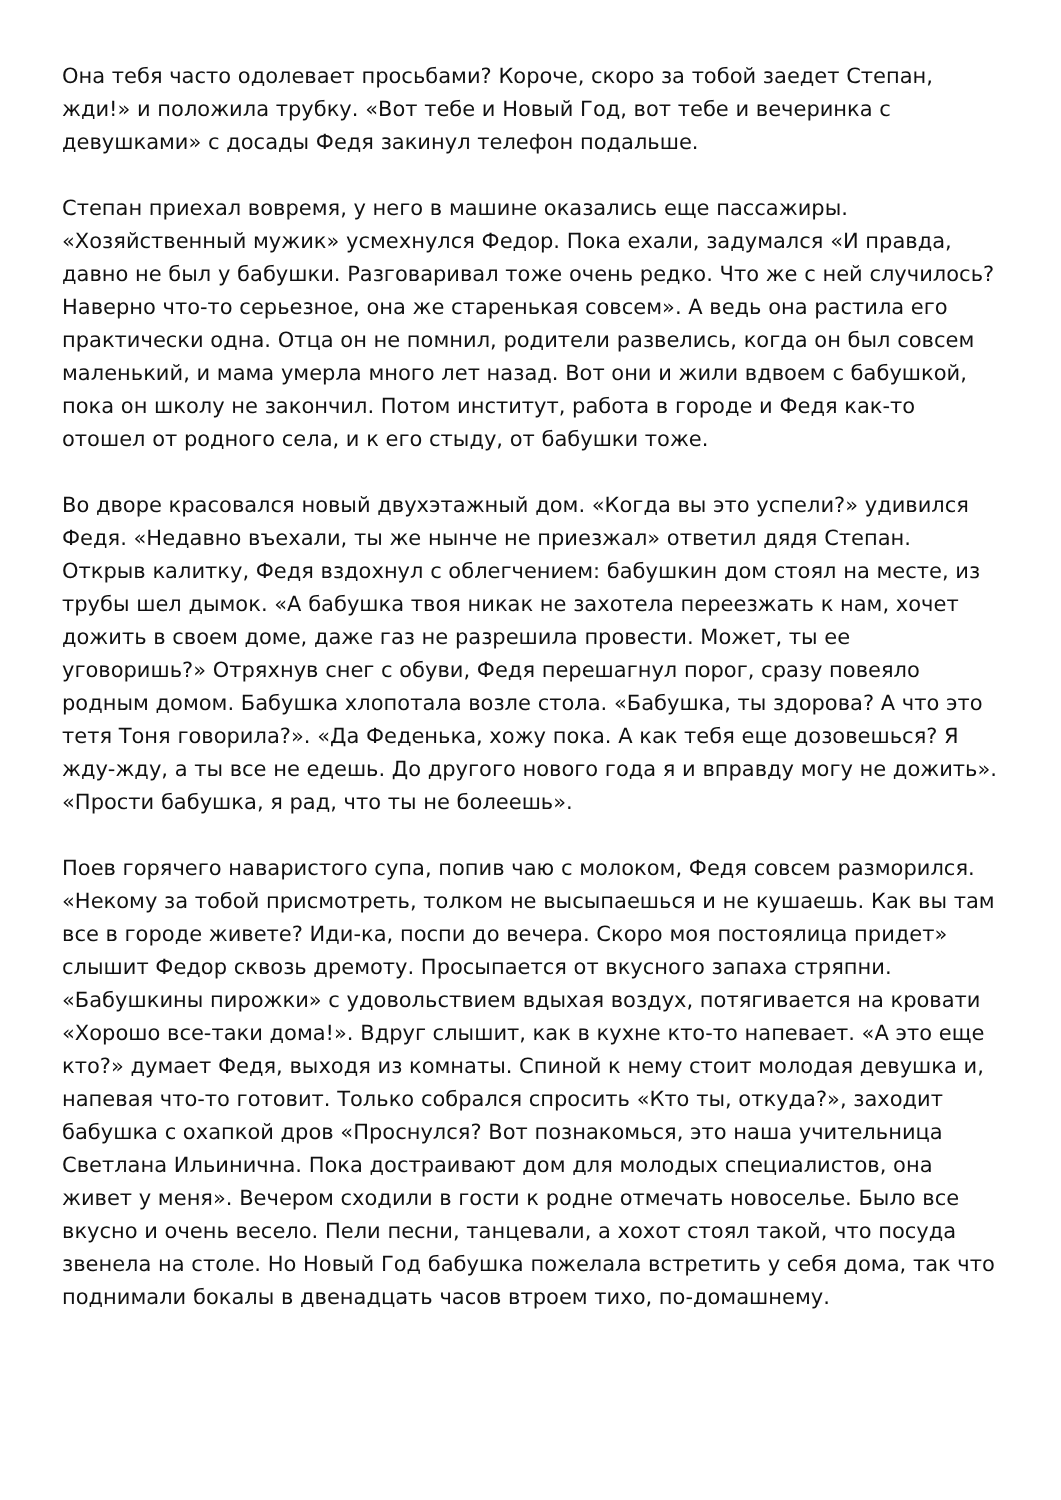Она тебя часто одолевает просьбами? Короче, скоро за тобой заедет Степан, жди!» и положила трубку. «Вот тебе и Новый Год, вот тебе и вечеринка с девушками» с досады Федя закинул телефон подальше.
Степан приехал вовремя, у него в машине оказались еще пассажиры. «Хозяйственный мужик» усмехнулся Федор. Пока ехали, задумался «И правда, давно не был у бабушки. Разговаривал тоже очень редко. Что же с ней случилось? Наверно что-то серьезное, она же старенькая совсем». А ведь она растила его практически одна. Отца он не помнил, родители развелись, когда он был совсем маленький, и мама умерла много лет назад. Вот они и жили вдвоем с бабушкой, пока он школу не закончил. Потом институт, работа в городе и Федя как-то отошел от родного села, и к его стыду, от бабушки тоже.
Во дворе красовался новый двухэтажный дом. «Когда вы это успели?» удивился Федя. «Недавно въехали, ты же нынче не приезжал» ответил дядя Степан. Открыв калитку, Федя вздохнул с облегчением: бабушкин дом стоял на месте, из трубы шел дымок. «А бабушка твоя никак не захотела переезжать к нам, хочет дожить в своем доме, даже газ не разрешила провести. Может, ты ее уговоришь?» Отряхнув снег с обуви, Федя перешагнул порог, сразу повеяло родным домом. Бабушка хлопотала возле стола. «Бабушка, ты здорова? А что это тетя Тоня говорила?». «Да Феденька, хожу пока. А как тебя еще дозовешься? Я жду-жду, а ты все не едешь. До другого нового года я и вправду могу не дожить». «Прости бабушка, я рад, что ты не болеешь».
Поев горячего наваристого супа, попив чаю с молоком, Федя совсем разморился. «Некому за тобой присмотреть, толком не высыпаешься и не кушаешь. Как вы там все в городе живете? Иди-ка, поспи до вечера. Скоро моя постоялица придет» слышит Федор сквозь дремоту. Просыпается от вкусного запаха стряпни. «Бабушкины пирожки» с удовольствием вдыхая воздух, потягивается на кровати «Хорошо все-таки дома!». Вдруг слышит, как в кухне кто-то напевает. «А это еще кто?» думает Федя, выходя из комнаты. Спиной к нему стоит молодая девушка и, напевая что-то готовит. Только собрался спросить «Кто ты, откуда?», заходит бабушка с охапкой дров «Проснулся? Вот познакомься, это наша учительница Светлана Ильинична. Пока достраивают дом для молодых специалистов, она живет у меня». Вечером сходили в гости к родне отмечать новоселье. Было все вкусно и очень весело. Пели песни, танцевали, а хохот стоял такой, что посуда звенела на столе. Но Новый Год бабушка пожелала встретить у себя дома, так что поднимали бокалы в двенадцать часов втроем тихо, по-домашнему.